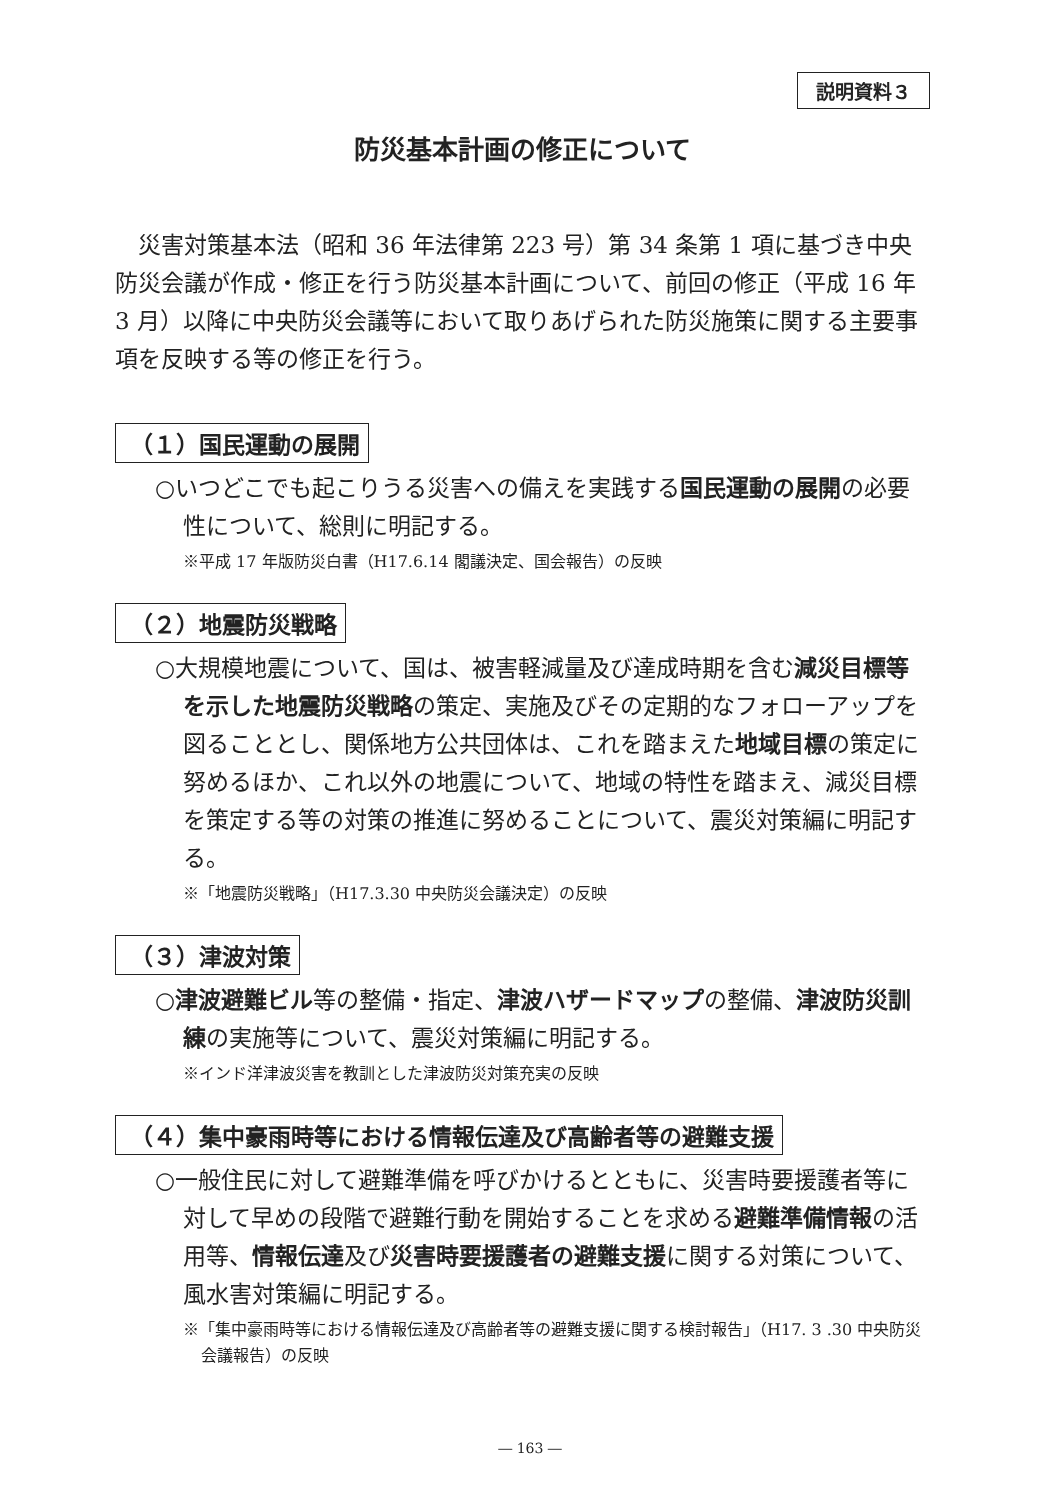説明資料３
防災基本計画の修正について
災害対策基本法（昭和 36 年法律第 223 号）第 34 条第 1 項に基づき中央防災会議が作成・修正を行う防災基本計画について、前回の修正（平成 16 年 3 月）以降に中央防災会議等において取りあげられた防災施策に関する主要事項を反映する等の修正を行う。
（１）国民運動の展開
○いつどこでも起こりうる災害への備えを実践する国民運動の展開の必要性について、総則に明記する。
※平成 17 年版防災白書（H17.6.14 閣議決定、国会報告）の反映
（２）地震防災戦略
○大規模地震について、国は、被害軽減量及び達成時期を含む減災目標等を示した地震防災戦略の策定、実施及びその定期的なフォローアップを図ることとし、関係地方公共団体は、これを踏まえた地域目標の策定に努めるほか、これ以外の地震について、地域の特性を踏まえ、減災目標を策定する等の対策の推進に努めることについて、震災対策編に明記する。
※「地震防災戦略」（H17.3.30 中央防災会議決定）の反映
（３）津波対策
○津波避難ビル等の整備・指定、津波ハザードマップの整備、津波防災訓練の実施等について、震災対策編に明記する。
※インド洋津波災害を教訓とした津波防災対策充実の反映
（４）集中豪雨時等における情報伝達及び高齢者等の避難支援
○一般住民に対して避難準備を呼びかけるとともに、災害時要援護者等に対して早めの段階で避難行動を開始することを求める避難準備情報の活用等、情報伝達及び災害時要援護者の避難支援に関する対策について、風水害対策編に明記する。
※「集中豪雨時等における情報伝達及び高齢者等の避難支援に関する検討報告」（H17. 3 .30 中央防災会議報告）の反映
― 163 ―